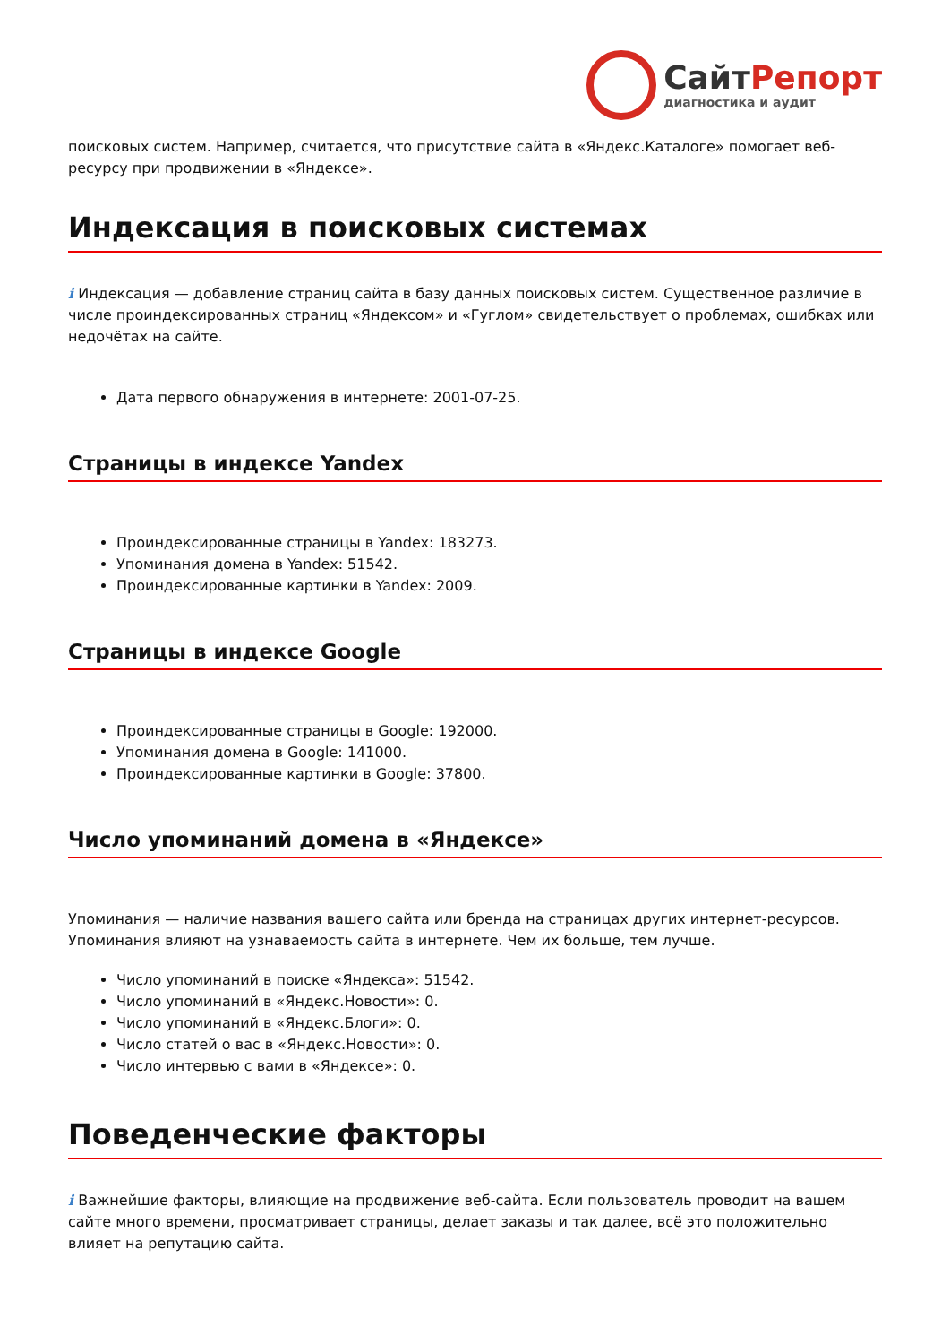СайтРепорт
диагностика и аудит
поисковых систем. Например, считается, что присутствие сайта в «Яндекс.Каталоге» помогает веб-ресурсу при продвижении в «Яндексе».
Индексация в поисковых системах
i Индексация — добавление страниц сайта в базу данных поисковых систем. Существенное различие в числе проиндексированных страниц «Яндексом» и «Гуглом» свидетельствует о проблемах, ошибках или недочётах на сайте.
Дата первого обнаружения в интернете: 2001-07-25.
Страницы в индексе Yandex
Проиндексированные страницы в Yandex: 183273.
Упоминания домена в Yandex: 51542.
Проиндексированные картинки в Yandex: 2009.
Страницы в индексе Google
Проиндексированные страницы в Google: 192000.
Упоминания домена в Google: 141000.
Проиндексированные картинки в Google: 37800.
Число упоминаний домена в «Яндексе»
Упоминания — наличие названия вашего сайта или бренда на страницах других интернет-ресурсов. Упоминания влияют на узнаваемость сайта в интернете. Чем их больше, тем лучше.
Число упоминаний в поиске «Яндекса»: 51542.
Число упоминаний в «Яндекс.Новости»: 0.
Число упоминаний в «Яндекс.Блоги»: 0.
Число статей о вас в «Яндекс.Новости»: 0.
Число интервью с вами в «Яндексе»: 0.
Поведенческие факторы
i Важнейшие факторы, влияющие на продвижение веб-сайта. Если пользователь проводит на вашем сайте много времени, просматривает страницы, делает заказы и так далее, всё это положительно влияет на репутацию сайта.